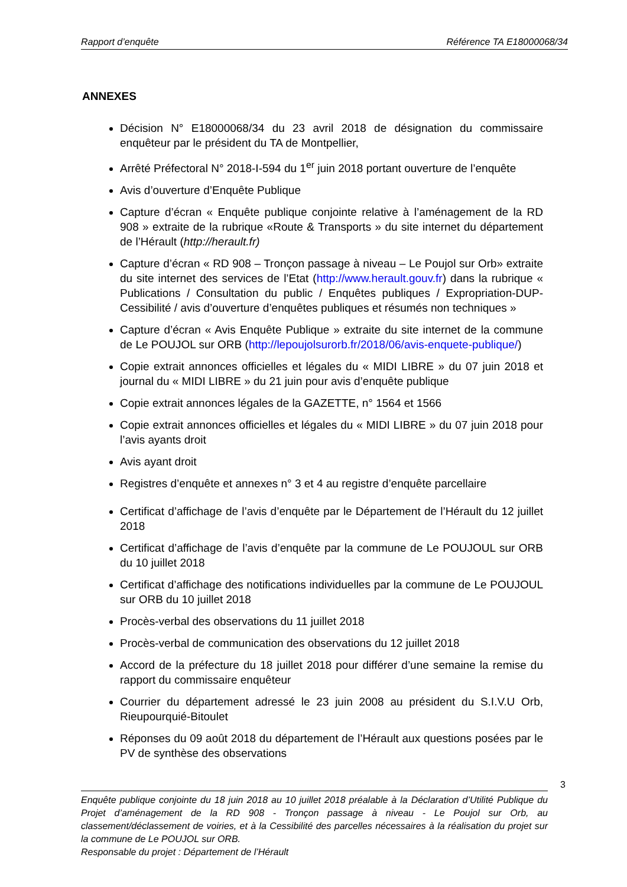Rapport d’enquête Référence TA E18000068/34
ANNEXES
Décision N° E18000068/34 du 23 avril 2018 de désignation du commissaire enquêteur par le président du TA de Montpellier,
Arrêté Préfectoral N° 2018-I-594 du 1<sup>er</sup> juin 2018 portant ouverture de l’enquête
Avis d’ouverture d’Enquête Publique
Capture d’écran « Enquête publique conjointe relative à l’aménagement de la RD 908 » extraite de la rubrique «Route & Transports » du site internet du département de l’Hérault (http://herault.fr)
Capture d’écran « RD 908 – Tronçon passage à niveau – Le Poujol sur Orb» extraite du site internet des services de l’Etat (http://www.herault.gouv.fr) dans la rubrique « Publications / Consultation du public / Enquêtes publiques / Expropriation-DUP-Cessibilité / avis d’ouverture d’enquêtes publiques et résumés non techniques »
Capture d’écran « Avis Enquête Publique » extraite du site internet de la commune de Le POUJOL sur ORB (http://lepoujolsurorb.fr/2018/06/avis-enquete-publique/)
Copie extrait annonces officielles et légales du « MIDI LIBRE » du 07 juin 2018 et journal du « MIDI LIBRE » du 21 juin pour avis d’enquête publique
Copie extrait annonces légales de la GAZETTE, n° 1564 et 1566
Copie extrait annonces officielles et légales du « MIDI LIBRE » du 07 juin 2018 pour l’avis ayants droit
Avis ayant droit
Registres d’enquête et annexes n° 3 et 4 au registre d’enquête parcellaire
Certificat d’affichage de l’avis d’enquête par le Département de l’Hérault du 12 juillet 2018
Certificat d’affichage de l’avis d’enquête par la commune de Le POUJOUL sur ORB du 10 juillet 2018
Certificat d’affichage des notifications individuelles par la commune de Le POUJOUL sur ORB du 10 juillet 2018
Procès-verbal des observations du 11 juillet 2018
Procès-verbal de communication des observations du 12 juillet 2018
Accord de la préfecture du 18 juillet 2018 pour différer d’une semaine la remise du rapport du commissaire enquêteur
Courrier du département adressé le 23 juin 2008 au président du S.I.V.U Orb, Rieupourquié-Bitoulet
Réponses du 09 août 2018 du département de l’Hérault aux questions posées par le PV de synthèse des observations
3
Enquête publique conjointe du 18 juin 2018 au 10 juillet 2018 préalable à la Déclaration d’Utilité Publique du Projet d’aménagement de la RD 908 - Tronçon passage à niveau - Le Poujol sur Orb, au classement/déclassement de voiries, et à la Cessibilité des parcelles nécessaires à la réalisation du projet sur la commune de Le POUJOL sur ORB.
Responsable du projet : Département de l’Hérault